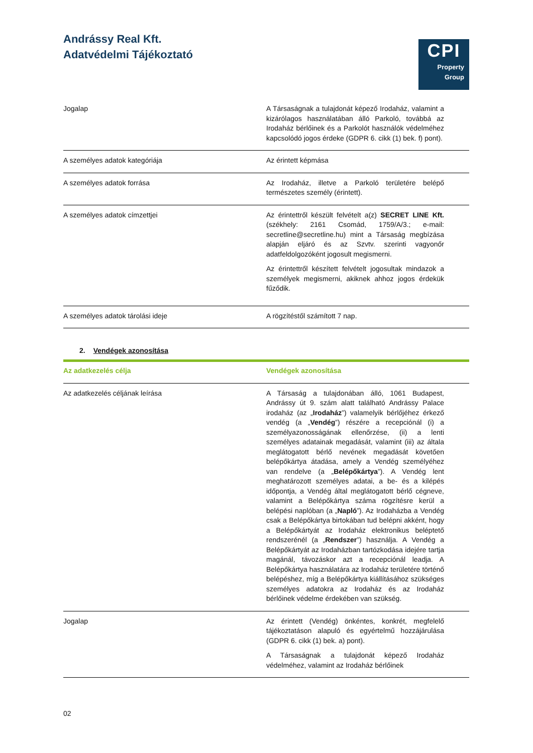Andrássy Real Kft.
Adatvédelmi Tájékoztató
CPI
Property
Group
| Jogalap | A Társaságnak a tulajdonát képező Irodaház, valamint a kizárólagos használatában álló Parkoló, továbbá az Irodaház bérlőinek és a Parkolót használók védelméhez kapcsolódó jogos érdeke (GDPR 6. cikk (1) bek. f) pont). |
| A személyes adatok kategóriája | Az érintett képmása |
| A személyes adatok forrása | Az Irodaház, illetve a Parkoló területére belépő természetes személy (érintett). |
| A személyes adatok címzettjei | Az érintettről készült felvételt a(z) SECRET LINE Kft. (székhely: 2161 Csomád, 1759/A/3.; e-mail: secretline@secretline.hu) mint a Társaság megbízása alapján eljáró és az Szvtv. szerinti vagyonőr adatfeldolgozóként jogosult megismerni. Az érintettről készített felvételt jogosultak mindazok a személyek megismerni, akiknek ahhoz jogos érdekük fűződik. |
| A személyes adatok tárolási ideje | A rögzítéstől számított 7 nap. |
2. Vendégek azonosítása
| Az adatkezelés célja | Vendégek azonosítása |
| --- | --- |
| Az adatkezelés céljának leírása | A Társaság a tulajdonában álló, 1061 Budapest, Andrássy út 9. szám alatt található Andrássy Palace irodaház (az „ Irodaház ”) valamelyik bérlőjéhez érkező vendég (a „ Vendég ”) részére a recepciónál (i) a személyazonosságának ellenőrzése, (ii) a lenti személyes adatainak megadását, valamint (iii) az általa meglátogatott bérlő nevének megadását követően belépőkártya átadása, amely a Vendég személyéhez van rendelve (a „ Belépőkártya ”). A Vendég lent meghatározott személyes adatai, a be- és a kilépés időpontja, a Vendég által meglátogatott bérlő cégneve, valamint a Belépőkártya száma rögzítésre kerül a belépési naplóban (a „ Napló ”). Az Irodaházba a Vendég csak a Belépőkártya birtokában tud belépni akként, hogy a Belépőkártyát az Irodaház elektronikus beléptető rendszerénél (a „ Rendszer ”) használja. A Vendég a Belépőkártyát az Irodaházban tartózkodása idejére tartja magánál, távozáskor azt a recepciónál leadja. A Belépőkártya használatára az Irodaház területére történő belépéshez, míg a Belépőkártya kiállításához szükséges személyes adatokra az Irodaház és az Irodaház bérlőinek védelme érdekében van szükség. |
| Jogalap | Az érintett (Vendég) önkéntes, konkrét, megfelelő tájékoztatáson alapuló és egyértelmű hozzájárulása (GDPR 6. cikk (1) bek. a) pont). A Társaságnak a tulajdonát képező Irodaház védelméhez, valamint az Irodaház bérlőinek |
02